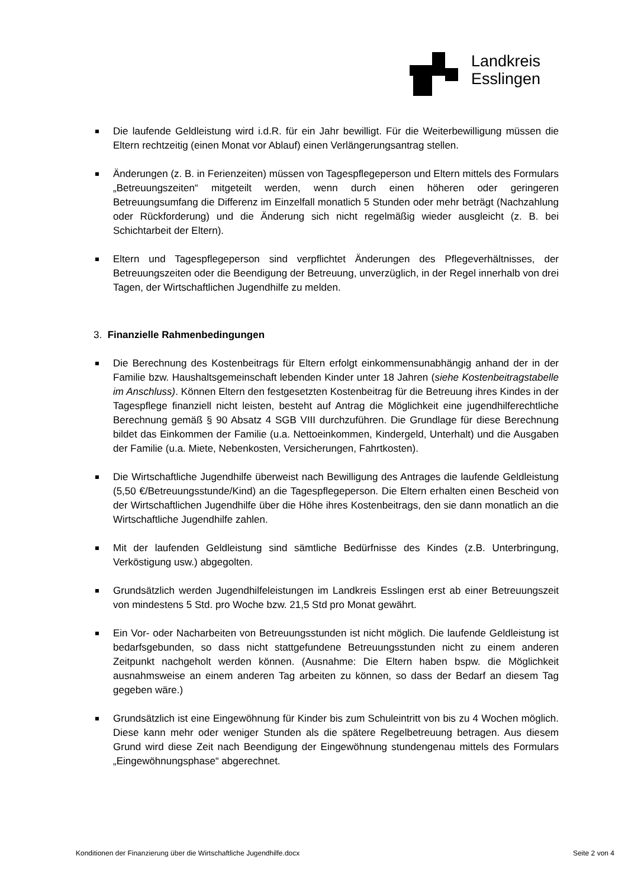Landkreis
Esslingen
Die laufende Geldleistung wird i.d.R. für ein Jahr bewilligt. Für die Weiterbewilligung müssen die Eltern rechtzeitig (einen Monat vor Ablauf) einen Verlängerungsantrag stellen.
Änderungen (z. B. in Ferienzeiten) müssen von Tagespflegeperson und Eltern mittels des Formulars „Betreuungszeiten“ mitgeteilt werden, wenn durch einen höheren oder geringeren Betreuungsumfang die Differenz im Einzelfall monatlich 5 Stunden oder mehr beträgt (Nachzahlung oder Rückforderung) und die Änderung sich nicht regelmäßig wieder ausgleicht (z. B. bei Schichtarbeit der Eltern).
Eltern und Tagespflegeperson sind verpflichtet Änderungen des Pflegeverhältnisses, der Betreuungszeiten oder die Beendigung der Betreuung, unverzüglich, in der Regel innerhalb von drei Tagen, der Wirtschaftlichen Jugendhilfe zu melden.
3. Finanzielle Rahmenbedingungen
Die Berechnung des Kostenbeitrags für Eltern erfolgt einkommensunabhängig anhand der in der Familie bzw. Haushaltsgemeinschaft lebenden Kinder unter 18 Jahren (siehe Kostenbeitragstabelle im Anschluss). Können Eltern den festgesetzten Kostenbeitrag für die Betreuung ihres Kindes in der Tagespflege finanziell nicht leisten, besteht auf Antrag die Möglichkeit eine jugendhilferechtliche Berechnung gemäß § 90 Absatz 4 SGB VIII durchzuführen. Die Grundlage für diese Berechnung bildet das Einkommen der Familie (u.a. Nettoeinkommen, Kindergeld, Unterhalt) und die Ausgaben der Familie (u.a. Miete, Nebenkosten, Versicherungen, Fahrtkosten).
Die Wirtschaftliche Jugendhilfe überweist nach Bewilligung des Antrages die laufende Geldleistung (5,50 €/Betreuungsstunde/Kind) an die Tagespflegeperson. Die Eltern erhalten einen Bescheid von der Wirtschaftlichen Jugendhilfe über die Höhe ihres Kostenbeitrags, den sie dann monatlich an die Wirtschaftliche Jugendhilfe zahlen.
Mit der laufenden Geldleistung sind sämtliche Bedürfnisse des Kindes (z.B. Unterbringung, Verköstigung usw.) abgegolten.
Grundsätzlich werden Jugendhilfeleistungen im Landkreis Esslingen erst ab einer Betreuungszeit von mindestens 5 Std. pro Woche bzw. 21,5 Std pro Monat gewährt.
Ein Vor- oder Nacharbeiten von Betreuungsstunden ist nicht möglich. Die laufende Geldleistung ist bedarfsgebunden, so dass nicht stattgefundene Betreuungsstunden nicht zu einem anderen Zeitpunkt nachgeholt werden können. (Ausnahme: Die Eltern haben bspw. die Möglichkeit ausnahmsweise an einem anderen Tag arbeiten zu können, so dass der Bedarf an diesem Tag gegeben wäre.)
Grundsätzlich ist eine Eingewöhnung für Kinder bis zum Schuleintritt von bis zu 4 Wochen möglich. Diese kann mehr oder weniger Stunden als die spätere Regelbetreuung betragen. Aus diesem Grund wird diese Zeit nach Beendigung der Eingewöhnung stundengenau mittels des Formulars „Eingewöhnungsphase“ abgerechnet.
Konditionen der Finanzierung über die Wirtschaftliche Jugendhilfe.docx Seite 2 von 4